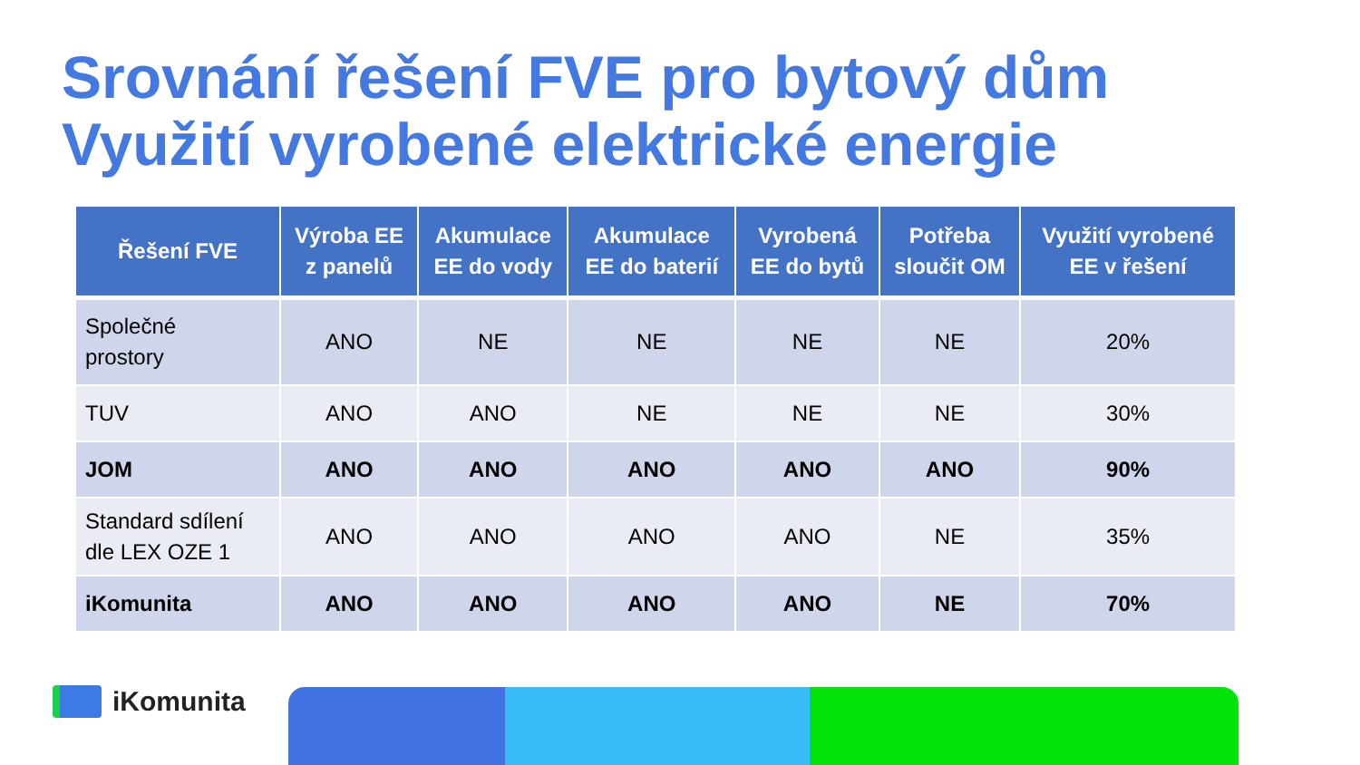Srovnání řešení FVE pro bytový dům
Využití vyrobené elektrické energie
| Řešení FVE | Výroba EE z panelů | Akumulace EE do vody | Akumulace EE do baterií | Vyrobená EE do bytů | Potřeba sloučit OM | Využití vyrobené EE v řešení |
| --- | --- | --- | --- | --- | --- | --- |
| Společné prostory | ANO | NE | NE | NE | NE | 20% |
| TUV | ANO | ANO | NE | NE | NE | 30% |
| JOM | ANO | ANO | ANO | ANO | ANO | 90% |
| Standard sdílení dle LEX OZE 1 | ANO | ANO | ANO | ANO | NE | 35% |
| iKomunita | ANO | ANO | ANO | ANO | NE | 70% |
iKomunita